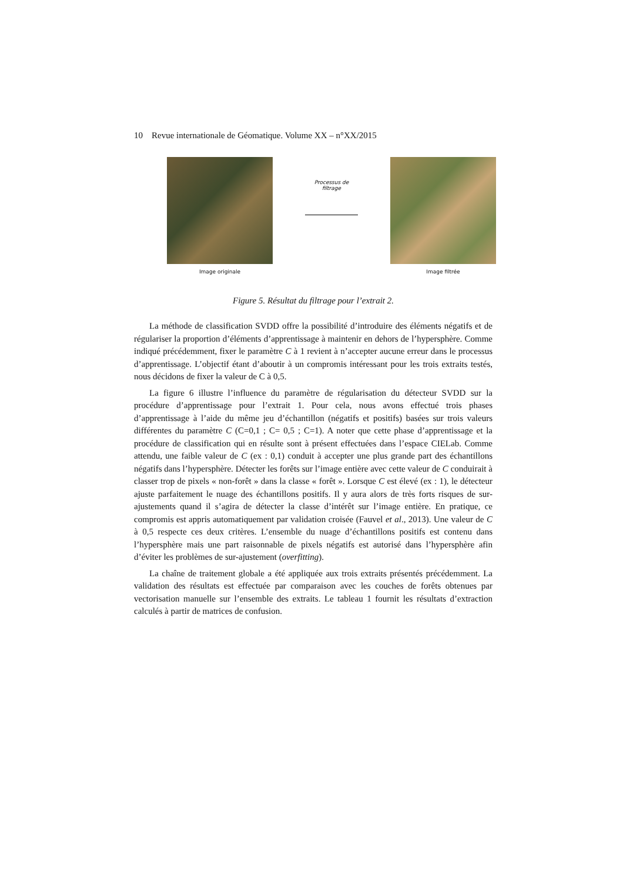10 Revue internationale de Géomatique. Volume XX – n°XX/2015
Image originale
Processus de
filtrage
Image filtrée
Figure 5. Résultat du filtrage pour l’extrait 2.
La méthode de classification SVDD offre la possibilité d’introduire des éléments négatifs et de régulariser la proportion d’éléments d’apprentissage à maintenir en dehors de l’hypersphère. Comme indiqué précédemment, fixer le paramètre C à 1 revient à n’accepter aucune erreur dans le processus d’apprentissage. L’objectif étant d’aboutir à un compromis intéressant pour les trois extraits testés, nous décidons de fixer la valeur de C à 0,5.
La figure 6 illustre l’influence du paramètre de régularisation du détecteur SVDD sur la procédure d’apprentissage pour l’extrait 1. Pour cela, nous avons effectué trois phases d’apprentissage à l’aide du même jeu d’échantillon (négatifs et positifs) basées sur trois valeurs différentes du paramètre C (C=0,1 ; C= 0,5 ; C=1). A noter que cette phase d’apprentissage et la procédure de classification qui en résulte sont à présent effectuées dans l’espace CIELab. Comme attendu, une faible valeur de C (ex : 0,1) conduit à accepter une plus grande part des échantillons négatifs dans l’hypersphère. Détecter les forêts sur l’image entière avec cette valeur de C conduirait à classer trop de pixels « non-forêt » dans la classe « forêt ». Lorsque C est élevé (ex : 1), le détecteur ajuste parfaitement le nuage des échantillons positifs. Il y aura alors de très forts risques de sur-ajustements quand il s’agira de détecter la classe d’intérêt sur l’image entière. En pratique, ce compromis est appris automatiquement par validation croisée (Fauvel et al., 2013). Une valeur de C à 0,5 respecte ces deux critères. L’ensemble du nuage d’échantillons positifs est contenu dans l’hypersphère mais une part raisonnable de pixels négatifs est autorisé dans l’hypersphère afin d’éviter les problèmes de sur-ajustement (overfitting).
La chaîne de traitement globale a été appliquée aux trois extraits présentés précédemment. La validation des résultats est effectuée par comparaison avec les couches de forêts obtenues par vectorisation manuelle sur l’ensemble des extraits. Le tableau 1 fournit les résultats d’extraction calculés à partir de matrices de confusion.